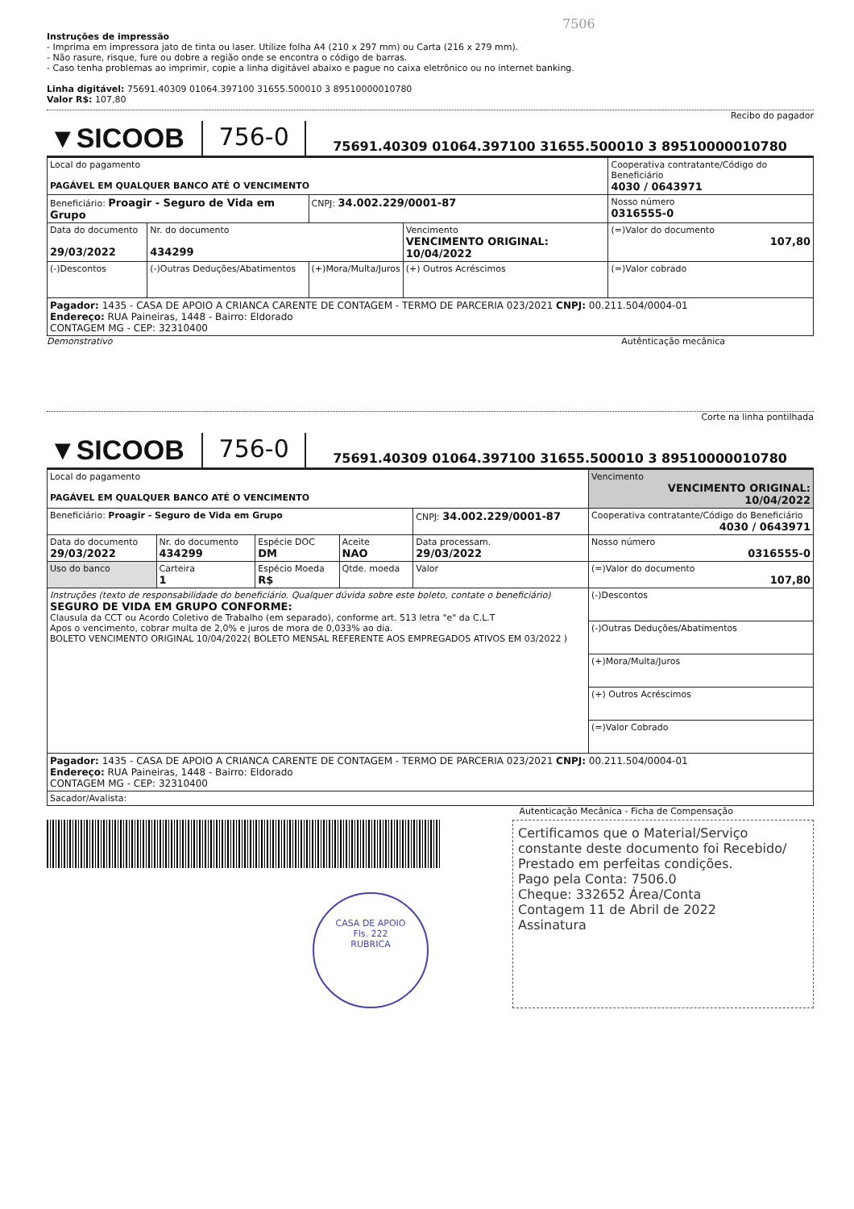7506
Instruções de impressão
- Imprima em impressora jato de tinta ou laser. Utilize folha A4 (210 x 297 mm) ou Carta (216 x 279 mm).
- Não rasure, risque, fure ou dobre a região onde se encontra o código de barras.
- Caso tenha problemas ao imprimir, copie a linha digitável abaixo e pague no caixa eletrônico ou no internet banking.
Linha digitável: 75691.40309 01064.397100 31655.500010 3 89510000010780
Valor R$: 107,80
Recibo do pagador
| ▼SICOOB | 756-0 | 75691.40309 01064.397100 31655.500010 3 89510000010780 |
| Local do pagamento PAGÁVEL EM QUALQUER BANCO ATÉ O VENCIMENTO | | | | Cooperativa contratante/Código do Beneficiário 4030 / 0643971 |
| Beneficiário: Proagir - Seguro de Vida em Grupo | | CNPJ: 34.002.229/0001-87 | | Nosso número 0316555-0 |
| Data do documento 29/03/2022 | Nr. do documento 434299 | | Vencimento VENCIMENTO ORIGINAL: 10/04/2022 | (=)Valor do documento 107,80 |
| (-)Descontos | (-)Outras Deduções/Abatimentos | (+)Mora/Multa/Juros | (+) Outros Acréscimos | (=)Valor cobrado |
| Pagador: 1435 - CASA DE APOIO A CRIANCA CARENTE DE CONTAGEM - TERMO DE PARCERIA 023/2021 CNPJ: 00.211.504/0004-01 Endereço: RUA Paineiras, 1448 - Bairro: Eldorado CONTAGEM MG - CEP: 32310400 | | | | |
Demonstrativo Autênticação mecânica
Corte na linha pontilhada
| ▼SICOOB | 756-0 | 75691.40309 01064.397100 31655.500010 3 89510000010780 |
| Local do pagamento PAGÁVEL EM QUALQUER BANCO ATÉ O VENCIMENTO | | | | | Vencimento VENCIMENTO ORIGINAL: 10/04/2022 |
| Beneficiário: Proagir - Seguro de Vida em Grupo | | | | CNPJ: 34.002.229/0001-87 | Cooperativa contratante/Código do Beneficiário 4030 / 0643971 |
| Data do documento 29/03/2022 | Nr. do documento 434299 | Espécie DOC DM | Aceite NAO | Data processam. 29/03/2022 | Nosso número 0316555-0 |
| Uso do banco | Carteira 1 | Espécio Moeda R$ | Qtde. moeda | Valor | (=)Valor do documento 107,80 |
| Instruções (texto de responsabilidade do beneficiário. Qualquer dúvida sobre este boleto, contate o beneficiário) SEGURO DE VIDA EM GRUPO CONFORME: Clausula da CCT ou Acordo Coletivo de Trabalho (em separado), conforme art. 513 letra "e" da C.L.T Apos o vencimento, cobrar multa de 2,0% e juros de mora de 0,033% ao dia. BOLETO VENCIMENTO ORIGINAL 10/04/2022( BOLETO MENSAL REFERENTE AOS EMPREGADOS ATIVOS EM 03/2022 ) | | | | | (-)Descontos |
| | | | | | (-)Outras Deduções/Abatimentos |
| | | | | | (+)Mora/Multa/Juros |
| | | | | | (+) Outros Acréscimos |
| | | | | | (=)Valor Cobrado |
| Pagador: 1435 - CASA DE APOIO A CRIANCA CARENTE DE CONTAGEM - TERMO DE PARCERIA 023/2021 CNPJ: 00.211.504/0004-01 Endereço: RUA Paineiras, 1448 - Bairro: Eldorado CONTAGEM MG - CEP: 32310400 | | | | | |
| Sacador/Avalista: | | | | | |
Autenticação Mecânica - Ficha de Compensação
CASA DE APOIO
Fls. 222
RUBRICA
Certificamos que o Material/Serviço constante deste documento foi Recebido/ Prestado em perfeitas condições.
Pago pela Conta: 7506.0
Cheque: 332652 Área/Conta
Contagem 11 de Abril de 2022
Assinatura